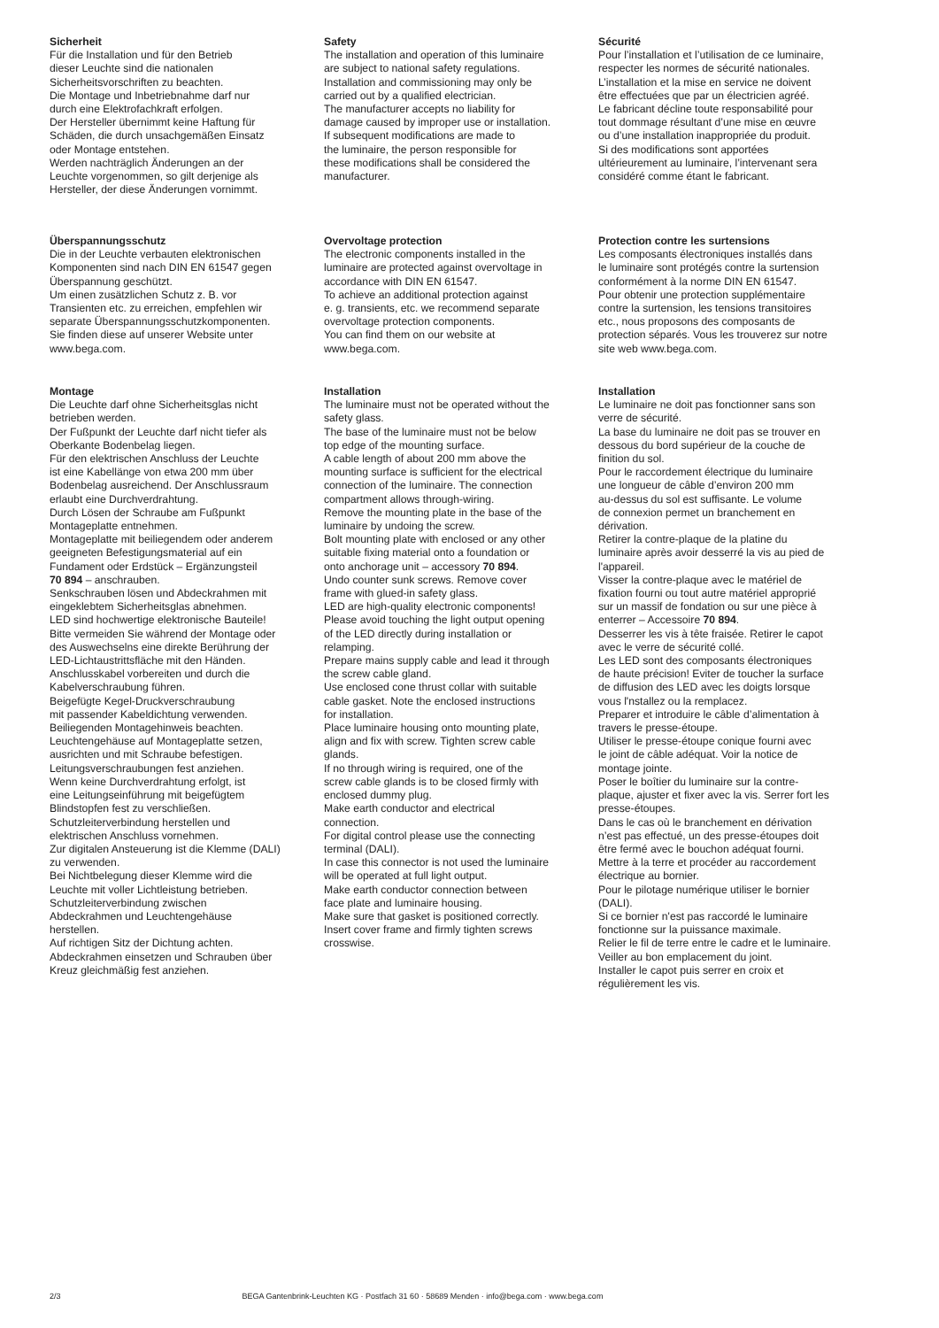Sicherheit
Für die Installation und für den Betrieb
dieser Leuchte sind die nationalen
Sicherheitsvorschriften zu beachten.
Die Montage und Inbetriebnahme darf nur
durch eine Elektrofachkraft erfolgen.
Der Hersteller übernimmt keine Haftung für
Schäden, die durch unsachgemäßen Einsatz
oder Montage entstehen.
Werden nachträglich Änderungen an der
Leuchte vorgenommen, so gilt derjenige als
Hersteller, der diese Änderungen vornimmt.
Überspannungsschutz
Die in der Leuchte verbauten elektronischen
Komponenten sind nach DIN EN 61547 gegen
Überspannung geschützt.
Um einen zusätzlichen Schutz z. B. vor
Transienten etc. zu erreichen, empfehlen wir
separate Überspannungsschutzkomponenten.
Sie finden diese auf unserer Website unter
www.bega.com.
Montage
Die Leuchte darf ohne Sicherheitsglas nicht
betrieben werden.
Der Fußpunkt der Leuchte darf nicht tiefer als
Oberkante Bodenbelag liegen.
Für den elektrischen Anschluss der Leuchte
ist eine Kabellänge von etwa 200 mm über
Bodenbelag ausreichend. Der Anschlussraum
erlaubt eine Durchverdrahtung.
Durch Lösen der Schraube am Fußpunkt
Montageplatte entnehmen.
Montageplatte mit beiliegendem oder anderem
geeigneten Befestigungsmaterial auf ein
Fundament oder Erdstück – Ergänzungsteil
70 894 – anschrauben.
Senkschrauben lösen und Abdeckrahmen mit
eingeklebtem Sicherheitsglas abnehmen.
LED sind hochwertige elektronische Bauteile!
Bitte vermeiden Sie während der Montage oder
des Auswechselns eine direkte Berührung der
LED-Lichtaustrittsfläche mit den Händen.
Anschlusskabel vorbereiten und durch die
Kabelverschraubung führen.
Beigefügte Kegel-Druckverschraubung
mit passender Kabeldichtung verwenden.
Beiliegenden Montagehinweis beachten.
Leuchtengehäuse auf Montageplatte setzen,
ausrichten und mit Schraube befestigen.
Leitungsverschraubungen fest anziehen.
Wenn keine Durchverdrahtung erfolgt, ist
eine Leitungseinführung mit beigefügtem
Blindstopfen fest zu verschließen.
Schutzleiterverbindung herstellen und
elektrischen Anschluss vornehmen.
Zur digitalen Ansteuerung ist die Klemme (DALI)
zu verwenden.
Bei Nichtbelegung dieser Klemme wird die
Leuchte mit voller Lichtleistung betrieben.
Schutzleiterverbindung zwischen
Abdeckrahmen und Leuchtengehäuse
herstellen.
Auf richtigen Sitz der Dichtung achten.
Abdeckrahmen einsetzen und Schrauben über
Kreuz gleichmäßig fest anziehen.
Safety
The installation and operation of this luminaire
are subject to national safety regulations.
Installation and commissioning may only be
carried out by a qualified electrician.
The manufacturer accepts no liability for
damage caused by improper use or installation.
If subsequent modifications are made to
the luminaire, the person responsible for
these modifications shall be considered the
manufacturer.
Overvoltage protection
The electronic components installed in the
luminaire are protected against overvoltage in
accordance with DIN EN 61547.
To achieve an additional protection against
e. g. transients, etc. we recommend separate
overvoltage protection components.
You can find them on our website at
www.bega.com.
Installation
The luminaire must not be operated without the
safety glass.
The base of the luminaire must not be below
top edge of the mounting surface.
A cable length of about 200 mm above the
mounting surface is sufficient for the electrical
connection of the luminaire. The connection
compartment allows through-wiring.
Remove the mounting plate in the base of the
luminaire by undoing the screw.
Bolt mounting plate with enclosed or any other
suitable fixing material onto a foundation or
onto anchorage unit – accessory 70 894.
Undo counter sunk screws. Remove cover
frame with glued-in safety glass.
LED are high-quality electronic components!
Please avoid touching the light output opening
of the LED directly during installation or
relamping.
Prepare mains supply cable and lead it through
the screw cable gland.
Use enclosed cone thrust collar with suitable
cable gasket. Note the enclosed instructions
for installation.
Place luminaire housing onto mounting plate,
align and fix with screw. Tighten screw cable
glands.
If no through wiring is required, one of the
screw cable glands is to be closed firmly with
enclosed dummy plug.
Make earth conductor and electrical
connection.
For digital control please use the connecting
terminal (DALI).
In case this connector is not used the luminaire
will be operated at full light output.
Make earth conductor connection between
face plate and luminaire housing.
Make sure that gasket is positioned correctly.
Insert cover frame and firmly tighten screws
crosswise.
Sécurité
Pour l’installation et l’utilisation de ce luminaire,
respecter les normes de sécurité nationales.
L’installation et la mise en service ne doivent
être effectuées que par un électricien agréé.
Le fabricant décline toute responsabilité pour
tout dommage résultant d’une mise en œuvre
ou d’une installation inappropriée du produit.
Si des modifications sont apportées
ultérieurement au luminaire, l’intervenant sera
considéré comme étant le fabricant.
Protection contre les surtensions
Les composants électroniques installés dans
le luminaire sont protégés contre la surtension
conformément à la norme DIN EN 61547.
Pour obtenir une protection supplémentaire
contre la surtension, les tensions transitoires
etc., nous proposons des composants de
protection séparés. Vous les trouverez sur notre
site web www.bega.com.
Installation
Le luminaire ne doit pas fonctionner sans son
verre de sécurité.
La base du luminaire ne doit pas se trouver en
dessous du bord supérieur de la couche de
finition du sol.
Pour le raccordement électrique du luminaire
une longueur de câble d’environ 200 mm
au-dessus du sol est suffisante. Le volume
de connexion permet un branchement en
dérivation.
Retirer la contre-plaque de la platine du
luminaire après avoir desserré la vis au pied de
l'appareil.
Visser la contre-plaque avec le matériel de
fixation fourni ou tout autre matériel approprié
sur un massif de fondation ou sur une pièce à
enterrer – Accessoire 70 894.
Desserrer les vis à tête fraisée. Retirer le capot
avec le verre de sécurité collé.
Les LED sont des composants électroniques
de haute précision! Eviter de toucher la surface
de diffusion des LED avec les doigts lorsque
vous l'nstallez ou la remplacez.
Preparer et introduire le câble d’alimentation à
travers le presse-étoupe.
Utiliser le presse-étoupe conique fourni avec
le joint de câble adéquat. Voir la notice de
montage jointe.
Poser le boîtier du luminaire sur la contre-
plaque, ajuster et fixer avec la vis. Serrer fort les
presse-étoupes.
Dans le cas où le branchement en dérivation
n’est pas effectué, un des presse-étoupes doit
être fermé avec le bouchon adéquat fourni.
Mettre à la terre et procéder au raccordement
électrique au bornier.
Pour le pilotage numérique utiliser le bornier
(DALI).
Si ce bornier n'est pas raccordé le luminaire
fonctionne sur la puissance maximale.
Relier le fil de terre entre le cadre et le luminaire.
Veiller au bon emplacement du joint.
Installer le capot puis serrer en croix et
régulièrement les vis.
2/3 BEGA Gantenbrink-Leuchten KG · Postfach 31 60 · 58689 Menden · info@bega.com · www.bega.com